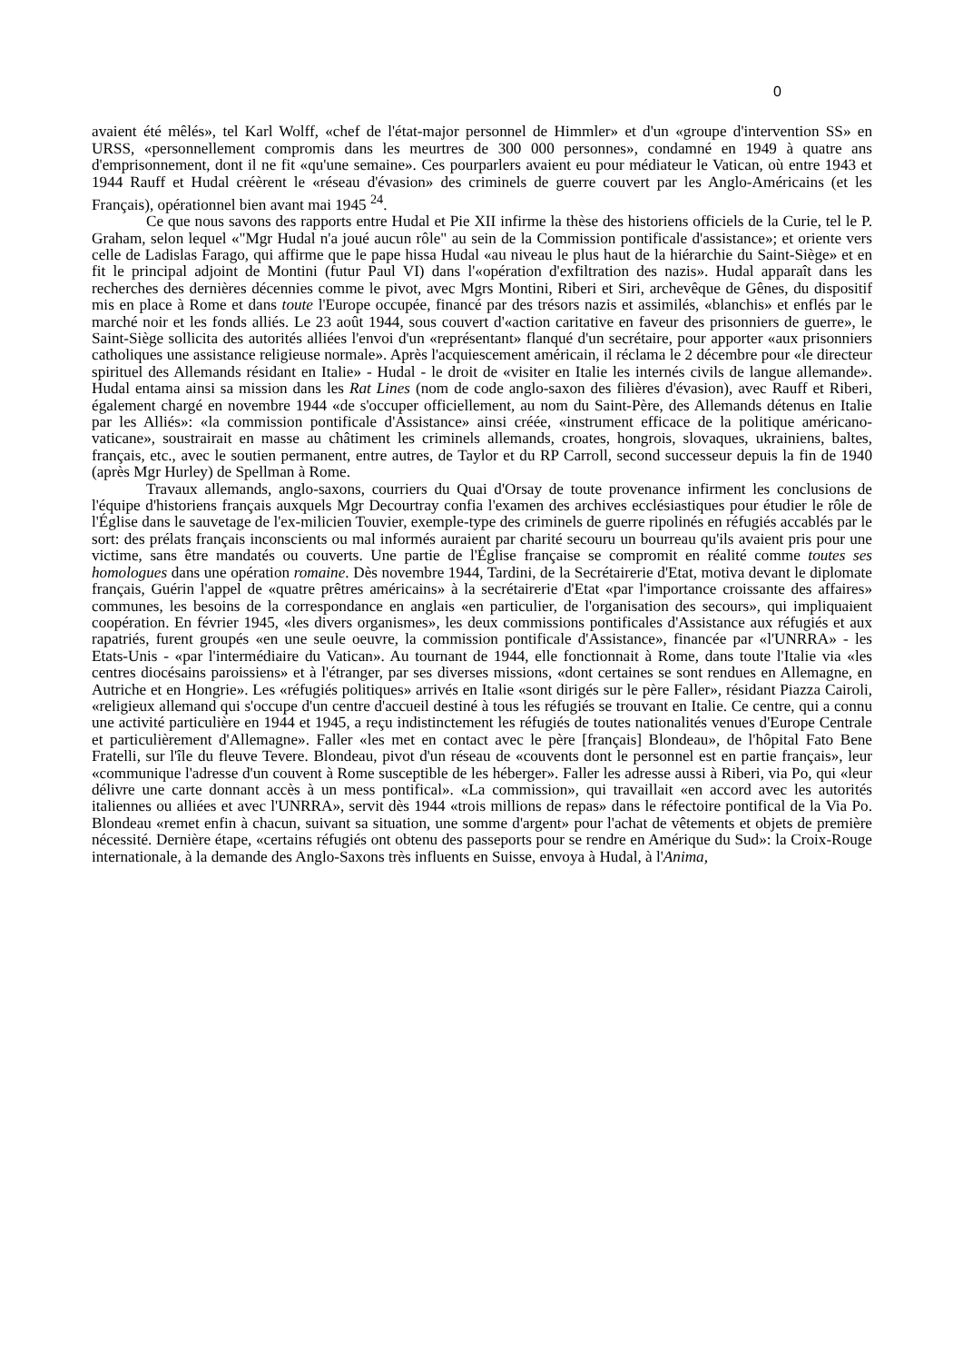0
avaient été mêlés», tel Karl Wolff, «chef de l'état-major personnel de Himmler» et d'un «groupe d'intervention SS» en URSS, «personnellement compromis dans les meurtres de 300 000 personnes», condamné en 1949 à quatre ans d'emprisonnement, dont il ne fit «qu'une semaine». Ces pourparlers avaient eu pour médiateur le Vatican, où entre 1943 et 1944 Rauff et Hudal créèrent le «réseau d'évasion» des criminels de guerre couvert par les Anglo-Américains (et les Français), opérationnel bien avant mai 1945 <sup>24</sup>.
Ce que nous savons des rapports entre Hudal et Pie XII infirme la thèse des historiens officiels de la Curie, tel le P. Graham, selon lequel «"Mgr Hudal n'a joué aucun rôle" au sein de la Commission pontificale d'assistance»; et oriente vers celle de Ladislas Farago, qui affirme que le pape hissa Hudal «au niveau le plus haut de la hiérarchie du Saint-Siège» et en fit le principal adjoint de Montini (futur Paul VI) dans l'«opération d'exfiltration des nazis». Hudal apparaît dans les recherches des dernières décennies comme le pivot, avec Mgrs Montini, Riberi et Siri, archevêque de Gênes, du dispositif mis en place à Rome et dans toute l'Europe occupée, financé par des trésors nazis et assimilés, «blanchis» et enflés par le marché noir et les fonds alliés. Le 23 août 1944, sous couvert d'«action caritative en faveur des prisonniers de guerre», le Saint-Siège sollicita des autorités alliées l'envoi d'un «représentant» flanqué d'un secrétaire, pour apporter «aux prisonniers catholiques une assistance religieuse normale». Après l'acquiescement américain, il réclama le 2 décembre pour «le directeur spirituel des Allemands résidant en Italie» - Hudal - le droit de «visiter en Italie les internés civils de langue allemande». Hudal entama ainsi sa mission dans les Rat Lines (nom de code anglo-saxon des filières d'évasion), avec Rauff et Riberi, également chargé en novembre 1944 «de s'occuper officiellement, au nom du Saint-Père, des Allemands détenus en Italie par les Alliés»: «la commission pontificale d'Assistance» ainsi créée, «instrument efficace de la politique américano-vaticane», soustrairait en masse au châtiment les criminels allemands, croates, hongrois, slovaques, ukrainiens, baltes, français, etc., avec le soutien permanent, entre autres, de Taylor et du RP Carroll, second successeur depuis la fin de 1940 (après Mgr Hurley) de Spellman à Rome.
Travaux allemands, anglo-saxons, courriers du Quai d'Orsay de toute provenance infirment les conclusions de l'équipe d'historiens français auxquels Mgr Decourtray confia l'examen des archives ecclésiastiques pour étudier le rôle de l'Église dans le sauvetage de l'ex-milicien Touvier, exemple-type des criminels de guerre ripolinés en réfugiés accablés par le sort: des prélats français inconscients ou mal informés auraient par charité secouru un bourreau qu'ils avaient pris pour une victime, sans être mandatés ou couverts. Une partie de l'Église française se compromit en réalité comme toutes ses homologues dans une opération romaine. Dès novembre 1944, Tardini, de la Secrétairerie d'Etat, motiva devant le diplomate français, Guérin l'appel de «quatre prêtres américains» à la secrétairerie d'Etat «par l'importance croissante des affaires» communes, les besoins de la correspondance en anglais «en particulier, de l'organisation des secours», qui impliquaient coopération. En février 1945, «les divers organismes», les deux commissions pontificales d'Assistance aux réfugiés et aux rapatriés, furent groupés «en une seule oeuvre, la commission pontificale d'Assistance», financée par «l'UNRRA» - les Etats-Unis - «par l'intermédiaire du Vatican». Au tournant de 1944, elle fonctionnait à Rome, dans toute l'Italie via «les centres diocésains paroissiens» et à l'étranger, par ses diverses missions, «dont certaines se sont rendues en Allemagne, en Autriche et en Hongrie». Les «réfugiés politiques» arrivés en Italie «sont dirigés sur le père Faller», résidant Piazza Cairoli, «religieux allemand qui s'occupe d'un centre d'accueil destiné à tous les réfugiés se trouvant en Italie. Ce centre, qui a connu une activité particulière en 1944 et 1945, a reçu indistinctement les réfugiés de toutes nationalités venues d'Europe Centrale et particulièrement d'Allemagne». Faller «les met en contact avec le père [français] Blondeau», de l'hôpital Fato Bene Fratelli, sur l'île du fleuve Tevere. Blondeau, pivot d'un réseau de «couvents dont le personnel est en partie français», leur «communique l'adresse d'un couvent à Rome susceptible de les héberger». Faller les adresse aussi à Riberi, via Po, qui «leur délivre une carte donnant accès à un mess pontifical». «La commission», qui travaillait «en accord avec les autorités italiennes ou alliées et avec l'UNRRA», servit dès 1944 «trois millions de repas» dans le réfectoire pontifical de la Via Po. Blondeau «remet enfin à chacun, suivant sa situation, une somme d'argent» pour l'achat de vêtements et objets de première nécessité. Dernière étape, «certains réfugiés ont obtenu des passeports pour se rendre en Amérique du Sud»: la Croix-Rouge internationale, à la demande des Anglo-Saxons très influents en Suisse, envoya à Hudal, à l'Anima,